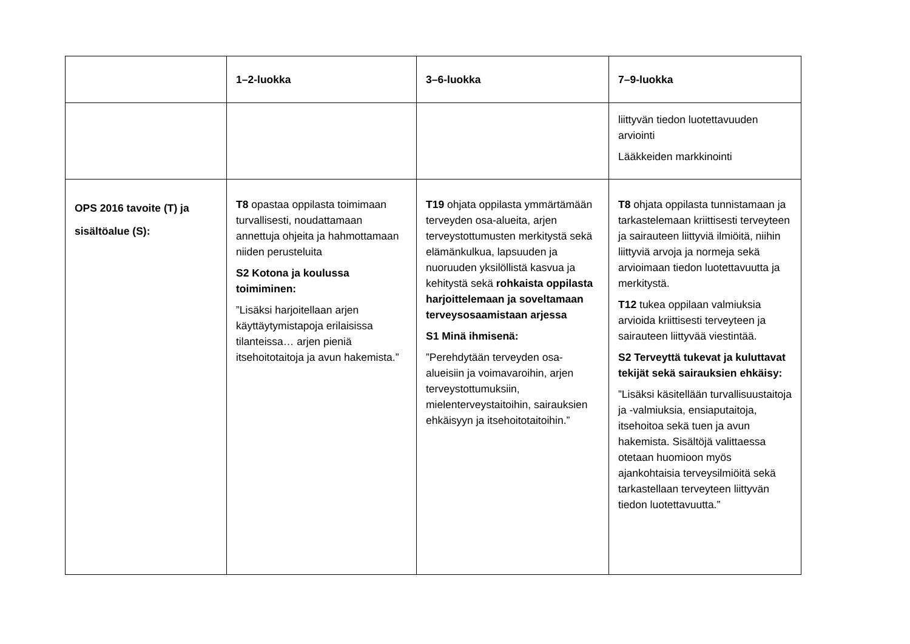| | 1–2-luokka | 3–6-luokka | 7–9-luokka |
| --- | --- | --- | --- |
| | | | liittyvän tiedon luotettavuuden arviointi Lääkkeiden markkinointi |
| OPS 2016 tavoite (T) ja sisältöalue (S): | T8 opastaa oppilasta toimimaan turvallisesti, noudattamaan annettuja ohjeita ja hahmottamaan niiden perusteluita S2 Kotona ja koulussa toimiminen: ”Lisäksi harjoitellaan arjen käyttäytymistapoja erilaisissa tilanteissa… arjen pieniä itsehoitotaitoja ja avun hakemista.” | T19 ohjata oppilasta ymmärtämään terveyden osa-alueita, arjen terveystottumusten merkitystä sekä elämänkulkua, lapsuuden ja nuoruuden yksilöllistä kasvua ja kehitystä sekä rohkaista oppilasta harjoittelemaan ja soveltamaan terveysosaamistaan arjessa S1 Minä ihmisenä: ”Perehdytään terveyden osa-alueisiin ja voimavaroihin, arjen terveystottumuksiin, mielenterveystaitoihin, sairauksien ehkäisyyn ja itsehoitotaitoihin.” | T8 ohjata oppilasta tunnistamaan ja tarkastelemaan kriittisesti terveyteen ja sairauteen liittyviä ilmiöitä, niihin liittyviä arvoja ja normeja sekä arvioimaan tiedon luotettavuutta ja merkitystä. T12 tukea oppilaan valmiuksia arvioida kriittisesti terveyteen ja sairauteen liittyvää viestintää. S2 Terveyttä tukevat ja kuluttavat tekijät sekä sairauksien ehkäisy: ”Lisäksi käsitellään turvallisuustaitoja ja -valmiuksia, ensiaputaitoja, itsehoitoa sekä tuen ja avun hakemista. Sisältöjä valittaessa otetaan huomioon myös ajankohtaisia terveysilmiöitä sekä tarkastellaan terveyteen liittyvän tiedon luotettavuutta.” |